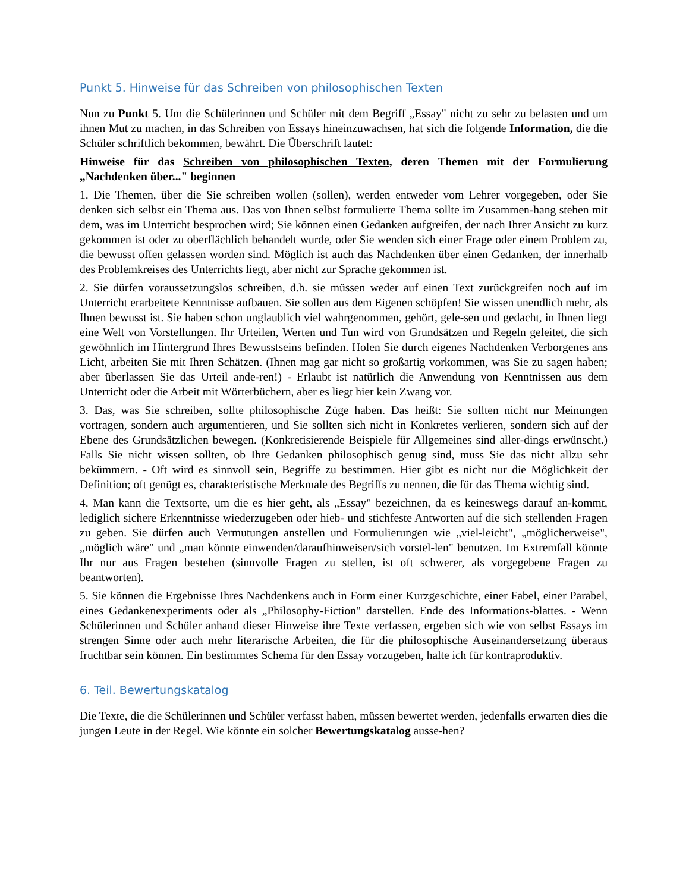Punkt 5. Hinweise für das Schreiben von philosophischen Texten
Nun zu Punkt 5. Um die Schülerinnen und Schüler mit dem Begriff „Essay" nicht zu sehr zu belasten und um ihnen Mut zu machen, in das Schreiben von Essays hineinzuwachsen, hat sich die folgende Information, die die Schüler schriftlich bekommen, bewährt. Die Überschrift lautet:
Hinweise für das Schreiben von philosophischen Texten, deren Themen mit der Formulierung „Nachdenken über..." beginnen
1. Die Themen, über die Sie schreiben wollen (sollen), werden entweder vom Lehrer vorgegeben, oder Sie denken sich selbst ein Thema aus. Das von Ihnen selbst formulierte Thema sollte im Zusammen-hang stehen mit dem, was im Unterricht besprochen wird; Sie können einen Gedanken aufgreifen, der nach Ihrer Ansicht zu kurz gekommen ist oder zu oberflächlich behandelt wurde, oder Sie wenden sich einer Frage oder einem Problem zu, die bewusst offen gelassen worden sind. Möglich ist auch das Nachdenken über einen Gedanken, der innerhalb des Problemkreises des Unterrichts liegt, aber nicht zur Sprache gekommen ist.
2. Sie dürfen voraussetzungslos schreiben, d.h. sie müssen weder auf einen Text zurückgreifen noch auf im Unterricht erarbeitete Kenntnisse aufbauen. Sie sollen aus dem Eigenen schöpfen! Sie wissen unendlich mehr, als Ihnen bewusst ist. Sie haben schon unglaublich viel wahrgenommen, gehört, gele-sen und gedacht, in Ihnen liegt eine Welt von Vorstellungen. Ihr Urteilen, Werten und Tun wird von Grundsätzen und Regeln geleitet, die sich gewöhnlich im Hintergrund Ihres Bewusstseins befinden. Holen Sie durch eigenes Nachdenken Verborgenes ans Licht, arbeiten Sie mit Ihren Schätzen. (Ihnen mag gar nicht so großartig vorkommen, was Sie zu sagen haben; aber überlassen Sie das Urteil ande-ren!) - Erlaubt ist natürlich die Anwendung von Kenntnissen aus dem Unterricht oder die Arbeit mit Wörterbüchern, aber es liegt hier kein Zwang vor.
3. Das, was Sie schreiben, sollte philosophische Züge haben. Das heißt: Sie sollten nicht nur Meinungen vortragen, sondern auch argumentieren, und Sie sollten sich nicht in Konkretes verlieren, sondern sich auf der Ebene des Grundsätzlichen bewegen. (Konkretisierende Beispiele für Allgemeines sind aller-dings erwünscht.) Falls Sie nicht wissen sollten, ob Ihre Gedanken philosophisch genug sind, muss Sie das nicht allzu sehr bekümmern. - Oft wird es sinnvoll sein, Begriffe zu bestimmen. Hier gibt es nicht nur die Möglichkeit der Definition; oft genügt es, charakteristische Merkmale des Begriffs zu nennen, die für das Thema wichtig sind.
4. Man kann die Textsorte, um die es hier geht, als „Essay" bezeichnen, da es keineswegs darauf an-kommt, lediglich sichere Erkenntnisse wiederzugeben oder hieb- und stichfeste Antworten auf die sich stellenden Fragen zu geben. Sie dürfen auch Vermutungen anstellen und Formulierungen wie „viel-leicht", „möglicherweise", „möglich wäre" und „man könnte einwenden/daraufhinweisen/sich vorstel-len" benutzen. Im Extremfall könnte Ihr nur aus Fragen bestehen (sinnvolle Fragen zu stellen, ist oft schwerer, als vorgegebene Fragen zu beantworten).
5. Sie können die Ergebnisse Ihres Nachdenkens auch in Form einer Kurzgeschichte, einer Fabel, einer Parabel, eines Gedankenexperiments oder als „Philosophy-Fiction" darstellen. Ende des Informations-blattes. - Wenn Schülerinnen und Schüler anhand dieser Hinweise ihre Texte verfassen, ergeben sich wie von selbst Essays im strengen Sinne oder auch mehr literarische Arbeiten, die für die philosophische Auseinandersetzung überaus fruchtbar sein können. Ein bestimmtes Schema für den Essay vorzugeben, halte ich für kontraproduktiv.
6. Teil. Bewertungskatalog
Die Texte, die die Schülerinnen und Schüler verfasst haben, müssen bewertet werden, jedenfalls erwarten dies die jungen Leute in der Regel. Wie könnte ein solcher Bewertungskatalog ausse-hen?